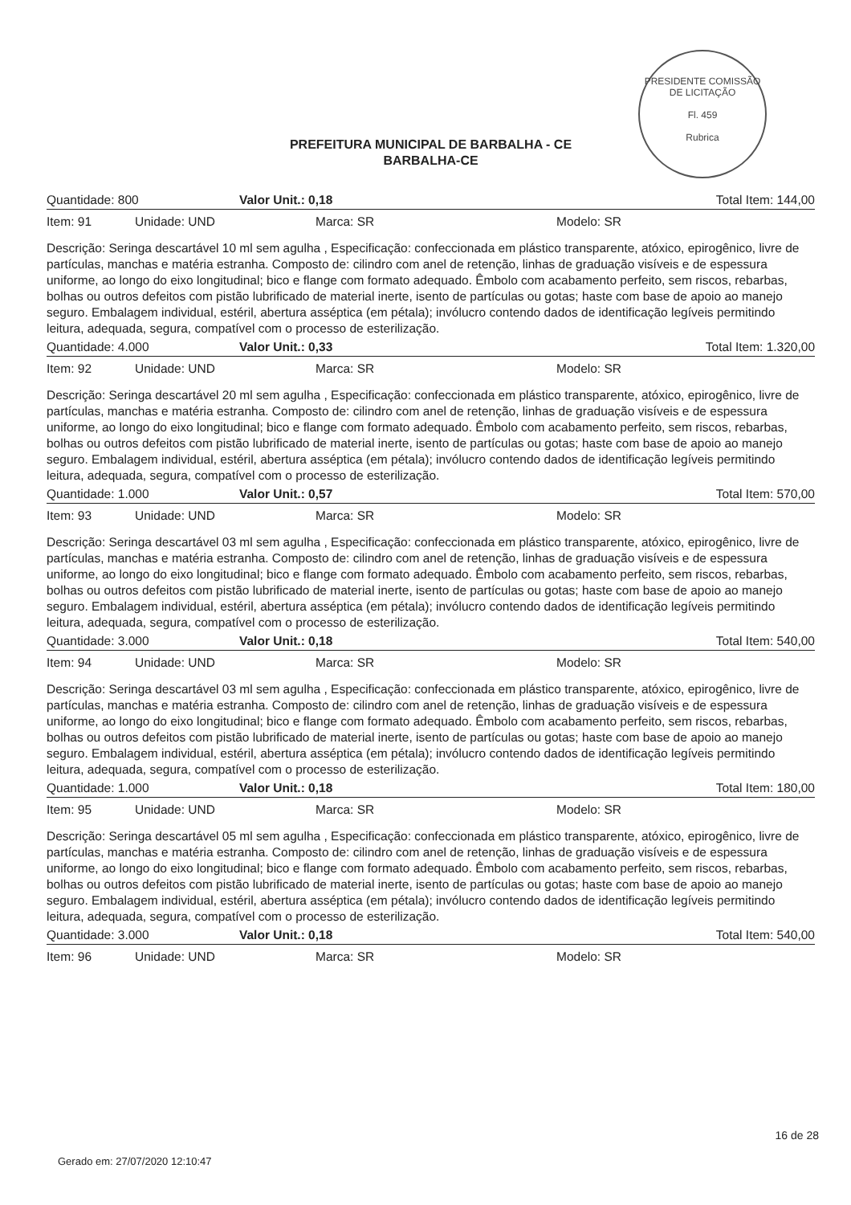PRESIDENTE COMISSÃO DE LICITAÇÃO
Fl. 459
Rubrica
PREFEITURA MUNICIPAL DE BARBALHA - CE
BARBALHA-CE
Quantidade: 800 Valor Unit.: 0,18 Total Item: 144,00
Item: 91 Unidade: UND Marca: SR Modelo: SR
Descrição: Seringa descartável 10 ml sem agulha , Especificação: confeccionada em plástico transparente, atóxico, epirogênico, livre de partículas, manchas e matéria estranha. Composto de: cilindro com anel de retenção, linhas de graduação visíveis e de espessura uniforme, ao longo do eixo longitudinal; bico e flange com formato adequado. Êmbolo com acabamento perfeito, sem riscos, rebarbas, bolhas ou outros defeitos com pistão lubrificado de material inerte, isento de partículas ou gotas; haste com base de apoio ao manejo seguro. Embalagem individual, estéril, abertura asséptica (em pétala); invólucro contendo dados de identificação legíveis permitindo leitura, adequada, segura, compatível com o processo de esterilização.
Quantidade: 4.000 Valor Unit.: 0,33 Total Item: 1.320,00
Item: 92 Unidade: UND Marca: SR Modelo: SR
Descrição: Seringa descartável 20 ml sem agulha , Especificação: confeccionada em plástico transparente, atóxico, epirogênico, livre de partículas, manchas e matéria estranha. Composto de: cilindro com anel de retenção, linhas de graduação visíveis e de espessura uniforme, ao longo do eixo longitudinal; bico e flange com formato adequado. Êmbolo com acabamento perfeito, sem riscos, rebarbas, bolhas ou outros defeitos com pistão lubrificado de material inerte, isento de partículas ou gotas; haste com base de apoio ao manejo seguro. Embalagem individual, estéril, abertura asséptica (em pétala); invólucro contendo dados de identificação legíveis permitindo leitura, adequada, segura, compatível com o processo de esterilização.
Quantidade: 1.000 Valor Unit.: 0,57 Total Item: 570,00
Item: 93 Unidade: UND Marca: SR Modelo: SR
Descrição: Seringa descartável 03 ml sem agulha , Especificação: confeccionada em plástico transparente, atóxico, epirogênico, livre de partículas, manchas e matéria estranha. Composto de: cilindro com anel de retenção, linhas de graduação visíveis e de espessura uniforme, ao longo do eixo longitudinal; bico e flange com formato adequado. Êmbolo com acabamento perfeito, sem riscos, rebarbas, bolhas ou outros defeitos com pistão lubrificado de material inerte, isento de partículas ou gotas; haste com base de apoio ao manejo seguro. Embalagem individual, estéril, abertura asséptica (em pétala); invólucro contendo dados de identificação legíveis permitindo leitura, adequada, segura, compatível com o processo de esterilização.
Quantidade: 3.000 Valor Unit.: 0,18 Total Item: 540,00
Item: 94 Unidade: UND Marca: SR Modelo: SR
Descrição: Seringa descartável 03 ml sem agulha , Especificação: confeccionada em plástico transparente, atóxico, epirogênico, livre de partículas, manchas e matéria estranha. Composto de: cilindro com anel de retenção, linhas de graduação visíveis e de espessura uniforme, ao longo do eixo longitudinal; bico e flange com formato adequado. Êmbolo com acabamento perfeito, sem riscos, rebarbas, bolhas ou outros defeitos com pistão lubrificado de material inerte, isento de partículas ou gotas; haste com base de apoio ao manejo seguro. Embalagem individual, estéril, abertura asséptica (em pétala); invólucro contendo dados de identificação legíveis permitindo leitura, adequada, segura, compatível com o processo de esterilização.
Quantidade: 1.000 Valor Unit.: 0,18 Total Item: 180,00
Item: 95 Unidade: UND Marca: SR Modelo: SR
Descrição: Seringa descartável 05 ml sem agulha , Especificação: confeccionada em plástico transparente, atóxico, epirogênico, livre de partículas, manchas e matéria estranha. Composto de: cilindro com anel de retenção, linhas de graduação visíveis e de espessura uniforme, ao longo do eixo longitudinal; bico e flange com formato adequado. Êmbolo com acabamento perfeito, sem riscos, rebarbas, bolhas ou outros defeitos com pistão lubrificado de material inerte, isento de partículas ou gotas; haste com base de apoio ao manejo seguro. Embalagem individual, estéril, abertura asséptica (em pétala); invólucro contendo dados de identificação legíveis permitindo leitura, adequada, segura, compatível com o processo de esterilização.
Quantidade: 3.000 Valor Unit.: 0,18 Total Item: 540,00
Item: 96 Unidade: UND Marca: SR Modelo: SR
16 de 28
Gerado em: 27/07/2020 12:10:47